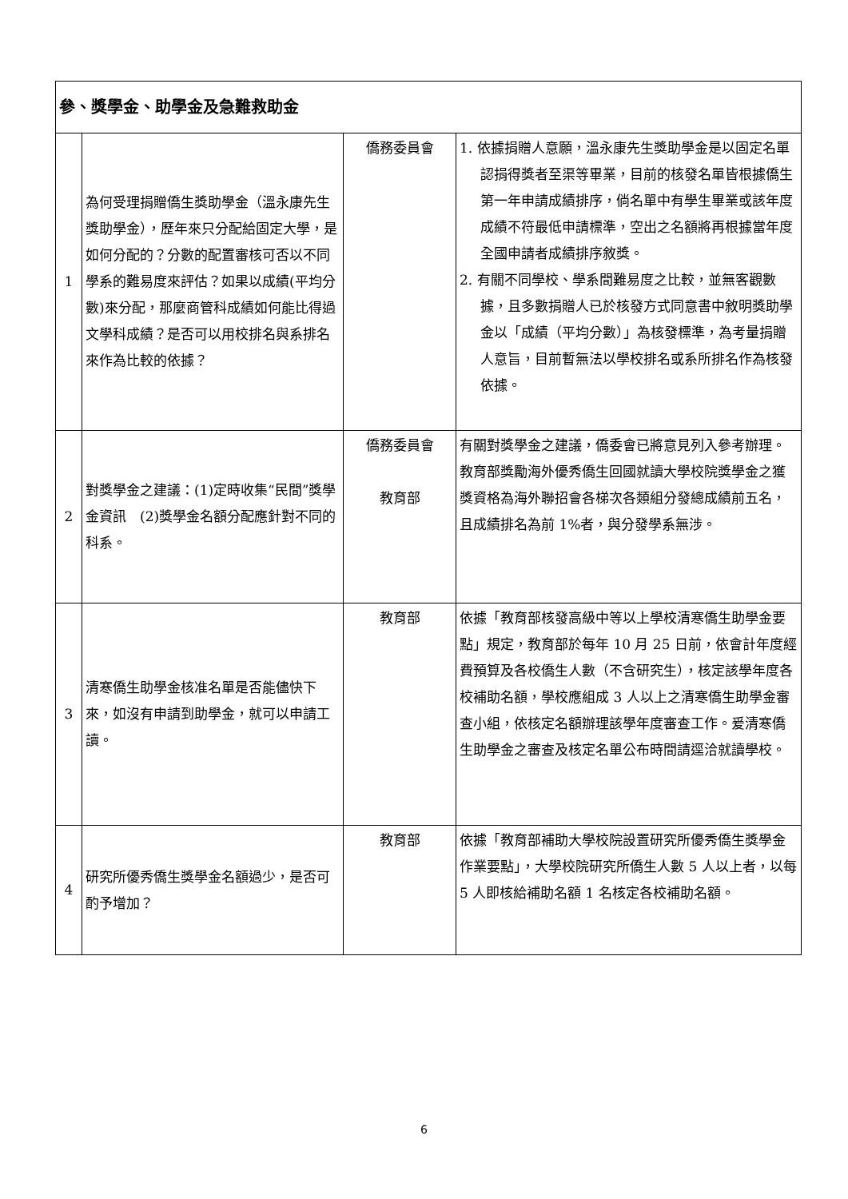| 參、獎學金、助學金及急難救助金 | | | |
| 1 | 為何受理捐贈僑生獎助學金（溫永康先生獎助學金），歷年來只分配給固定大學，是如何分配的？分數的配置審核可否以不同學系的難易度來評估？如果以成績(平均分數)來分配，那麼商管科成績如何能比得過文學科成績？是否可以用校排名與系排名來作為比較的依據？ | 僑務委員會 | 1. 依據捐贈人意願，溫永康先生獎助學金是以固定名單認捐得獎者至渠等畢業，目前的核發名單皆根據僑生第一年申請成績排序，倘名單中有學生畢業或該年度成績不符最低申請標準，空出之名額將再根據當年度全國申請者成績排序敘獎。 2. 有關不同學校、學系間難易度之比較，並無客觀數據，且多數捐贈人已於核發方式同意書中敘明獎助學金以「成績（平均分數）」為核發標準，為考量捐贈人意旨，目前暫無法以學校排名或系所排名作為核發依據。 |
| 2 | 對獎學金之建議：(1)定時收集“民間”獎學金資訊 (2)獎學金名額分配應針對不同的科系。 | 僑務委員會 教育部 | 有關對獎學金之建議，僑委會已將意見列入參考辦理。 教育部獎勵海外優秀僑生回國就讀大學校院獎學金之獲獎資格為海外聯招會各梯次各類組分發總成績前五名，且成績排名為前 1%者，與分發學系無涉。 |
| 3 | 清寒僑生助學金核准名單是否能儘快下來，如沒有申請到助學金，就可以申請工讀。 | 教育部 | 依據「教育部核發高級中等以上學校清寒僑生助學金要點」規定，教育部於每年 10 月 25 日前，依會計年度經費預算及各校僑生人數（不含研究生），核定該學年度各校補助名額，學校應組成 3 人以上之清寒僑生助學金審查小組，依核定名額辦理該學年度審查工作。爰清寒僑生助學金之審查及核定名單公布時間請逕洽就讀學校。 |
| 4 | 研究所優秀僑生獎學金名額過少，是否可酌予增加？ | 教育部 | 依據「教育部補助大學校院設置研究所優秀僑生獎學金作業要點」，大學校院研究所僑生人數 5 人以上者，以每 5 人即核給補助名額 1 名核定各校補助名額。 |
6